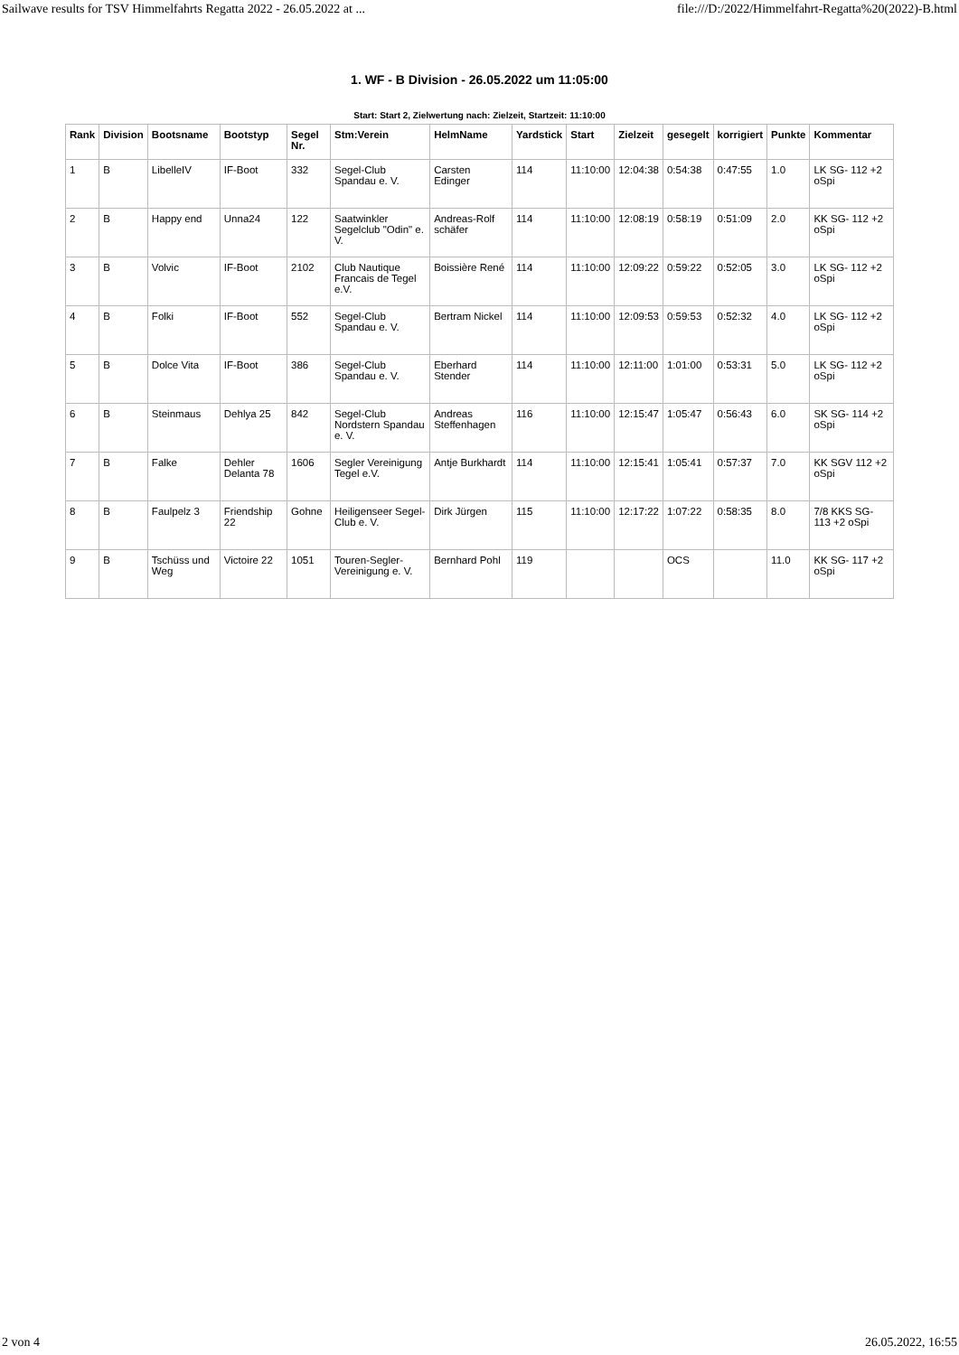Sailwave results for TSV Himmelfahrts Regatta 2022 - 26.05.2022 at ... file:///D:/2022/Himmelfahrt-Regatta%20(2022)-B.html
1. WF - B Division - 26.05.2022 um 11:05:00
Start: Start 2, Zielwertung nach: Zielzeit, Startzeit: 11:10:00
| Rank | Division | Bootsname | Bootstyp | Segel Nr. | Stm:Verein | HelmName | Yardstick | Start | Zielzeit | gesegelt | korrigiert | Punkte | Kommentar |
| --- | --- | --- | --- | --- | --- | --- | --- | --- | --- | --- | --- | --- | --- |
| 1 | B | LibelleIV | IF-Boot | 332 | Segel-Club Spandau e. V. | Carsten Edinger | 114 | 11:10:00 | 12:04:38 | 0:54:38 | 0:47:55 | 1.0 | LK SG- 112 +2 oSpi |
| 2 | B | Happy end | Unna24 | 122 | Saatwinkler Segelclub "Odin" e. V. | Andreas-Rolf schäfer | 114 | 11:10:00 | 12:08:19 | 0:58:19 | 0:51:09 | 2.0 | KK SG- 112 +2 oSpi |
| 3 | B | Volvic | IF-Boot | 2102 | Club Nautique Francais de Tegel e.V. | Boissière René | 114 | 11:10:00 | 12:09:22 | 0:59:22 | 0:52:05 | 3.0 | LK SG- 112 +2 oSpi |
| 4 | B | Folki | IF-Boot | 552 | Segel-Club Spandau e. V. | Bertram Nickel | 114 | 11:10:00 | 12:09:53 | 0:59:53 | 0:52:32 | 4.0 | LK SG- 112 +2 oSpi |
| 5 | B | Dolce Vita | IF-Boot | 386 | Segel-Club Spandau e. V. | Eberhard Stender | 114 | 11:10:00 | 12:11:00 | 1:01:00 | 0:53:31 | 5.0 | LK SG- 112 +2 oSpi |
| 6 | B | Steinmaus | Dehlya 25 | 842 | Segel-Club Nordstern Spandau e. V. | Andreas Steffenhagen | 116 | 11:10:00 | 12:15:47 | 1:05:47 | 0:56:43 | 6.0 | SK SG- 114 +2 oSpi |
| 7 | B | Falke | Dehler Delanta 78 | 1606 | Segler Vereinigung Tegel e.V. | Antje Burkhardt | 114 | 11:10:00 | 12:15:41 | 1:05:41 | 0:57:37 | 7.0 | KK SGV 112 +2 oSpi |
| 8 | B | Faulpelz 3 | Friendship 22 | Gohne | Heiligenseer Segel-Club e. V. | Dirk Jürgen | 115 | 11:10:00 | 12:17:22 | 1:07:22 | 0:58:35 | 8.0 | 7/8 KKS SG- 113 +2 oSpi |
| 9 | B | Tschüss und Weg | Victoire 22 | 1051 | Touren-Segler-Vereinigung e. V. | Bernhard Pohl | 119 | | | OCS | | 11.0 | KK SG- 117 +2 oSpi |
2 von 4 26.05.2022, 16:55